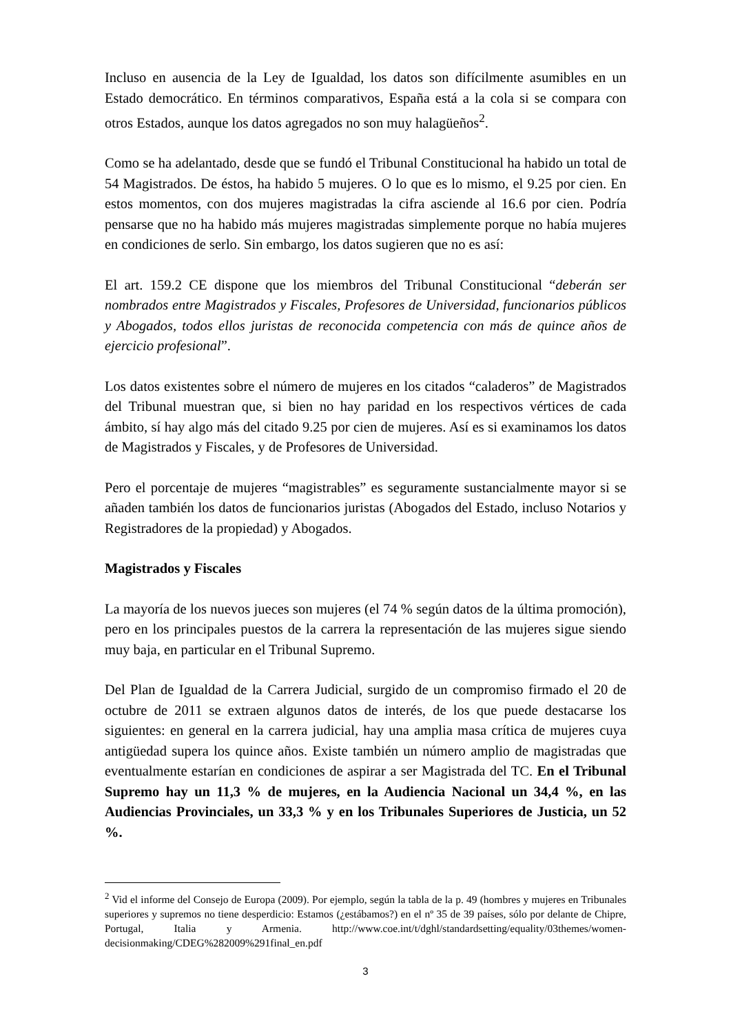Incluso en ausencia de la Ley de Igualdad, los datos son difícilmente asumibles en un Estado democrático. En términos comparativos, España está a la cola si se compara con otros Estados, aunque los datos agregados no son muy halagüeños<sup>2</sup>.
Como se ha adelantado, desde que se fundó el Tribunal Constitucional ha habido un total de 54 Magistrados. De éstos, ha habido 5 mujeres. O lo que es lo mismo, el 9.25 por cien. En estos momentos, con dos mujeres magistradas la cifra asciende al 16.6 por cien. Podría pensarse que no ha habido más mujeres magistradas simplemente porque no había mujeres en condiciones de serlo. Sin embargo, los datos sugieren que no es así:
El art. 159.2 CE dispone que los miembros del Tribunal Constitucional “deberán ser nombrados entre Magistrados y Fiscales, Profesores de Universidad, funcionarios públicos y Abogados, todos ellos juristas de reconocida competencia con más de quince años de ejercicio profesional”.
Los datos existentes sobre el número de mujeres en los citados “caladeros” de Magistrados del Tribunal muestran que, si bien no hay paridad en los respectivos vértices de cada ámbito, sí hay algo más del citado 9.25 por cien de mujeres. Así es si examinamos los datos de Magistrados y Fiscales, y de Profesores de Universidad.
Pero el porcentaje de mujeres “magistrables” es seguramente sustancialmente mayor si se añaden también los datos de funcionarios juristas (Abogados del Estado, incluso Notarios y Registradores de la propiedad) y Abogados.
Magistrados y Fiscales
La mayoría de los nuevos jueces son mujeres (el 74 % según datos de la última promoción), pero en los principales puestos de la carrera la representación de las mujeres sigue siendo muy baja, en particular en el Tribunal Supremo.
Del Plan de Igualdad de la Carrera Judicial, surgido de un compromiso firmado el 20 de octubre de 2011 se extraen algunos datos de interés, de los que puede destacarse los siguientes: en general en la carrera judicial, hay una amplia masa crítica de mujeres cuya antigüedad supera los quince años. Existe también un número amplio de magistradas que eventualmente estarían en condiciones de aspirar a ser Magistrada del TC. En el Tribunal Supremo hay un 11,3 % de mujeres, en la Audiencia Nacional un 34,4 %, en las Audiencias Provinciales, un 33,3 % y en los Tribunales Superiores de Justicia, un 52 %.
<sup>2</sup> Vid el informe del Consejo de Europa (2009). Por ejemplo, según la tabla de la p. 49 (hombres y mujeres en Tribunales superiores y supremos no tiene desperdicio: Estamos (¿estábamos?) en el nº 35 de 39 países, sólo por delante de Chipre, Portugal, Italia y Armenia. http://www.coe.int/t/dghl/standardsetting/equality/03themes/women-decisionmaking/CDEG%282009%291final_en.pdf
3